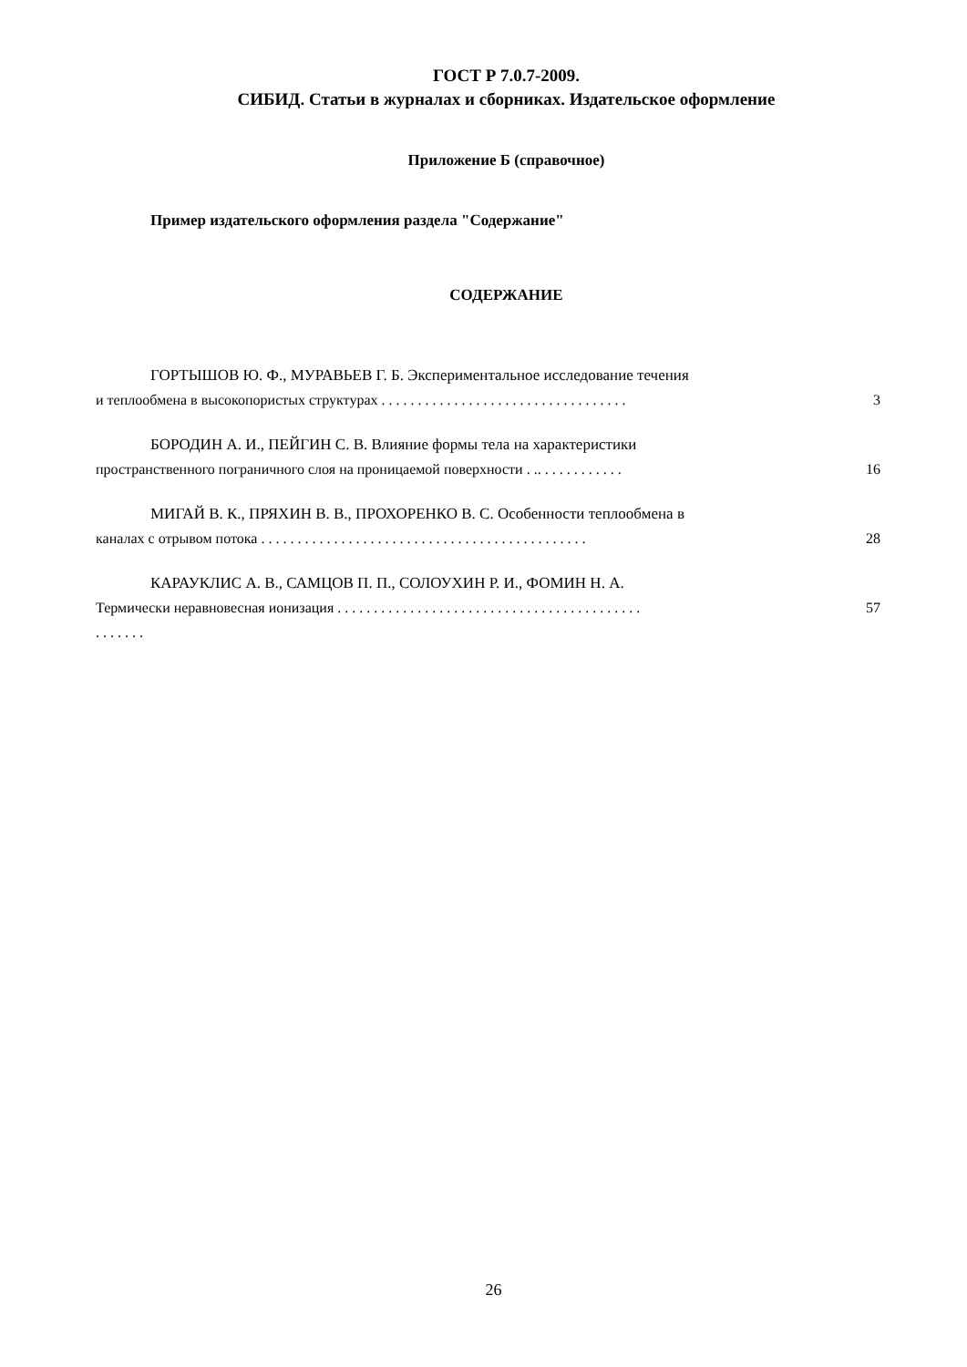ГОСТ Р 7.0.7-2009.
СИБИД. Статьи в журналах и сборниках. Издательское оформление
Приложение Б (справочное)
Пример издательского оформления раздела "Содержание"
СОДЕРЖАНИЕ
ГОРТЫШОВ Ю. Ф., МУРАВЬЕВ Г. Б. Экспериментальное исследование течения
и теплообмена в высокопористых структурах . . . . . . . . . . . . . . . . . . . . . . . . . . . . . . . . . .
3
БОРОДИН А. И., ПЕЙГИН С. В. Влияние формы тела на характеристики
пространственного пограничного слоя на проницаемой поверхности . .. . . . . . . . . . . .
16
МИГАЙ В. К., ПРЯХИН В. В., ПРОХОРЕНКО В. С. Особенности теплообмена в
каналах с отрывом потока . . . . . . . . . . . . . . . . . . . . . . . . . . . . . . . . . . . . . . . . . . . . .
28
КАРАУКЛИС А. В., САМЦОВ П. П., СОЛОУХИН Р. И., ФОМИН Н. А.
Термически неравновесная ионизация . . . . . . . . . . . . . . . . . . . . . . . . . . . . . . . . . . . . . . . . . .
. . . . . . .
57
26